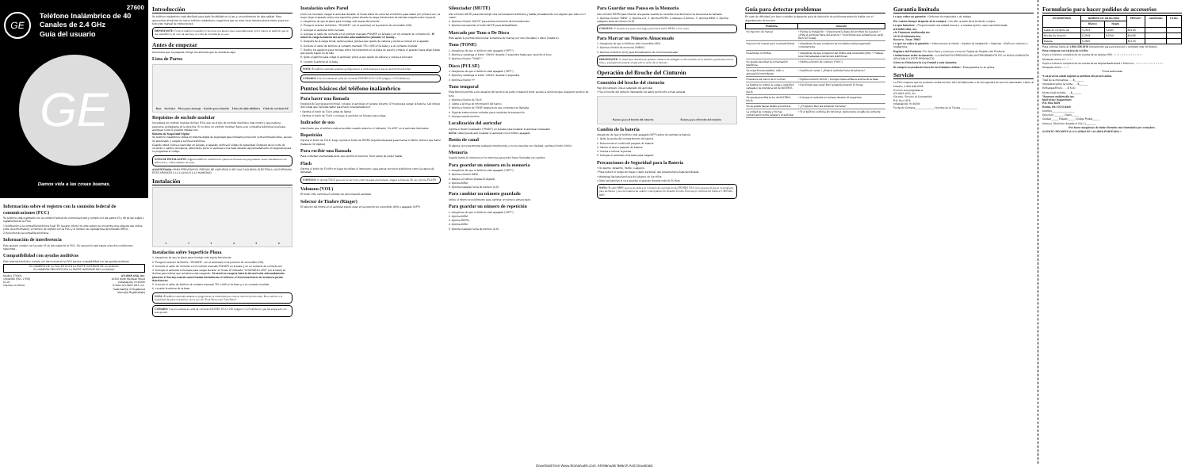27600
GE
Teléfono Inalámbrico de 40
Canales de 2.4 GHz
Guía del usuario
GE
Damos vida a las cosas buenas.
Información sobre el registro con la comisión federal de comunicaciones (FCC)
Su teléfono está registrado con la comisión federal de comunicaciones y cumple con las partes 15 y 68 de las reglas y reglamentos de la FCC.
1 Notificación a la compañía telefónica local. En la parte inferior de este equipo se encuentra una etiqueta que indica, entre otra información, el número de registro con la FCC y el número de equivalencia de timbrado (REN)...
2 Derechos de la compañía telefónica...
Información de interferencia
Este aparato cumple con la parte 15 de las reglas de la FCC. Su operación está sujeta a las dos condiciones siguientes...
Compatibilidad con ayudas auditivas
Este sistema telefónico cumple con las normas de la FCC para la compatibilidad con las ayudas auditivas.
EL NÚMERO DE LA FCC ESTÁ EN LA PARTE INFERIOR DE LA UNIDAD
EL NÚMERO REN ESTÁ EN LA PARTE INFERIOR DE LA UNIDAD
Modelo 27600A
15644590 (Rev. 2 E/S)
01-21
Impreso en China
ATLINKS USA, Inc.
10330 North Meridian Street
Indianapolis, IN 46290
© 2001 ATLINKS USA, Inc.
Trademark(s) ® Registered
Marca(s) Registrada(s)
Introducción
Su teléfono inalámbrico está diseñado para darle flexibilidad en el uso y un rendimiento de alta calidad. Para aprovechar al máximo su nuevo teléfono inalámbrico, sugerimos que se tome unos minutos ahora mismo para leer todo este manual de instrucciones.
IMPORTANTE: Como el teléfono inalámbrico funciona con electricidad, usted debe tener por lo menos un teléfono que no sea inalámbrico, en caso de que haya un corte de corriente en su casa.
Antes de empezar
Cerciórese que su paquete incluye los artículos que se muestran aquí.
Lista de Partes
Base Auricular Placa para montaje Gancho para cinturón Línea de cable telefónica Cable de corriente AC
Requisitos de enchufe modular
Necesitará un enchufe modular del tipo RJ11 que es el tipo de enchufe telefónico más común y que pudiera parecerse al diagrama de la derecha. Si no tiene un enchufe modular, llame a su compañía telefónica local para averiguar cómo le pueden instalar uno.
Sistema de Seguridad Digital
Su teléfono inalámbrico utiliza un sistema digital de seguridad para brindarle protección contra timbrado falso, acceso no autorizado, y cargos a su línea telefónica.
Cuando usted coloca el auricular en la base, el aparato verifica el código de seguridad. Después de un corte de corriente o cambio de batería, usted debe poner el auricular en la base durante aproximadamente 20 segundos para re-programar el código.
NOTA DE INSTALACIÓN: Algunos teléfonos inalámbricos operan en frecuencias que pudieran causar interferencia con televisores y videocaseteras cercanas.
ADVERTENCIA: PARA PREVENIR EL RIESGO DE UNFUEGO O DE UNA SACUDIDA ELÉCTRICA, NO EXPONGA ESTE APARATO A LA LLUVIA O A LA HUMEDAD.
Instalación
1 2 3 4 5 6
Instalación sobre Superficie Plana
1. Asegúrese de que la placa para montaje esté sujeta firmemente.
2. Ponga el selector del timbre -"RINGER"- (en el auricular) en la posición de encendido (ON).
3. Conecte el cable de corriente en el enchufe marcado POWER en la base y en un contacto de corriente AC.
4. Coloque el auricular en la base para cargar durante 12 horas. El indicador "CHARGE/IN USE" (en la base) se ilumina para indicar que la batería está cargando. Si usted no carga la batería del auricular adecuadamente (durante 12 horas) cuando usted instala inicialmente el teléfono, el funcionamiento de la batería puede deteriorarse.
5. Conecte el cable de teléfono al contacto marcado TEL LINE en la base y a un contacto modular.
6. Levante la antena de la base.
NOTA: El teléfono automáticamente se programa en la modalidad para marcar de tono (touch-tone). Para cambiar a la modalidad de pulso (rotatorio), vea la sección "Para Marcar por Tono/Pulso".
CUIDADO: Use únicamente el cable de corriente ATLINKS USA 5-2501(negro) o 5-2514(blanco) que fué empacado con este aparato.
Instalación sobre Pared
Como es necesario cargar el auricular durante 12 horas antes de conectar el teléfono para usarlo por primera vez, es mejor dejar el aparato sobre una superficie plana durante la carga inicial antes de intentar colgarlo sobre la pared.
1. Asegúrese de que la placa para montaje esté sujeta firmemente.
2. Ponga el selector del timbre -"RINGER"- (en el auricular) en la posición de encendido (ON).
3. Coloque el auricular sobre la base.
4. Coloque el cable de corriente en el enchufe marcado POWER en la base y en un contacto de corriente AC. Si usted no carga la batería del auricular adecuadamente (durante 12 horas)...
5. Después de la carga inicial, quite la placa; gírela a que quede de cabeza y vuelva a colocar en el aparato.
6. Conecte el cable de teléfono al contacto marcado TEL LINE en la base y a un contacto modular.
7. Deslice los agujeros para montaje sobre los postecitos en la placa de pared y empuje el aparato hacia abajo hasta que quede sujeto en su sitio.
8. Quite el gancho para colgar el auricular; gírelo a que quede de cabeza, y vuelva a colocarlo.
9. Levante la antena de la base.
NOTA: El teléfono automáticamente se programa en la modalidad para marcar de tono (touch-tone).
CUIDADO: Use únicamente el cable de corriente ATLINKS USA 5-2501(negro) o 5-2514(blanco).
Puntos básicos del teléfono inalámbrico
Para hacer una llamada
Después de la preparación inicial, coloque el auricular en la base durante 12 horas para cargar la batería. Las únicas dos cosas que necesita saber para hacer una llamada son:
• Oprima el botón de TALK antes de llamar.
• Oprima el botón de TALK o coloque el auricular en la base para colgar.
Indicador de uso
Usted sabe que el teléfono está encendido cuando usted ve el indicador "IN USE" en el auricular iluminarse.
Repetición
Oprima el botón de TALK, luego oprima el botón de RE/PA (repetición/pausa) para marcar el último número que llamó (hasta de 32 dígitos).
Para recibir una llamada
Para contestar una llamada tiene que oprimir el botón de TALK antes de poder hablar.
Flash
Oprima el botón de FLASH en lugar de utilizar el interruptor, para activar servicios telefónicos como la espera de llamadas.
CONSEJO: Si oprime TALK para activar servicios como la espera de llamada, colgará la llamada. En vez, oprima FLASH.
Volumen (VOL)
El botón VOL controla el volumen de la bocina del auricular.
Selector de Timbre (Ringer)
El selector del timbre en el auricular puede estar en la posición de encendido (ON) o apagado (OFF).
Silenciador (MUTE)
Use el botón MUTE para interrumpir una conversación telefónica y hablar privadamente con alguien que esté en el cuarto.
1. Oprima el botón "MUTE" para activar la función del enmudecedor.
2. Oprima nuevamente el botón MUTE para deshabilitarlo.
Marcado por Tono o De Disco
Este ajuste le permite seleccionar la manera de marcar, por tono (teclado) o disco (rotatorio).
Tono (TONE)
1. Asegúrese de que el teléfono esté apagado ("OFF").
2. Oprima y sostenga el botón "CHAN" durante 2 segundos hasta que escuche el tono.
3. Oprima el botón "TONE *"
Disco (PULSE)
1. Asegúrese de que el teléfono esté apagado ("OFF").
2. Oprima y sostenga el botón "CHAN" durante 2 segundos.
3. Oprima el botón "#"
Tono temporal
Esta función permite a los usuarios del servicio de pulso (rotatorio) tener acceso a servicios que requieren servicio de tono.
1. Oprima el botón de TALK.
2. Llama a la línea de información del banco.
3. Oprima el botón de TONE después de que contesten su llamada.
4. Siga las instrucciones verbales para completar la transacción.
5. Cuelga cuando termine.
Localización del auricular
Oprima el botón localizador ("PAGE") en la base para localizar el auricular extraviado.
NOTA: Usted puede aún localizar el auricular con el timbre apagado.
Botón de canal
Si alguna vez experimenta cualquier interferencia o no se escucha con claridad, oprima el botón CHAN.
Memoria
Guarde hasta 10 números en la memoria para poder hacer llamadas con rapidez.
Para guardar un número en la memoria
1. Asegúrese de que el teléfono esté apagado ("OFF").
2. Oprima el botón MEM.
3. Marque el número (hasta 20 dígitos).
4. Oprima MEM.
5. Oprima cualquier tecla de número (0-9).
Para cambiar un número guardado
Utilice el mismo procedimiento para cambiar un número almacenado.
Para guardar un número de repetición
1. Asegúrese de que el teléfono esté apagado ("OFF").
2. Oprima MEM.
3. Oprima RE/PA.
4. Oprima MEM.
5. Oprima cualquier tecla de número (0-9).
Para Guardar una Pausa en la Memoria
Use el botón RE/PA para insertar una pausa cuando se necesite una demora en la secuencia de llamado.
1. Oprima el botón "MEM". 2. Oprima el 9. 3. Oprima RE/PA. 4. Marque el número. 5. Oprima MEM. 6. Oprima cualquier tecla de número (0-9).
CONSEJO: Si necesita una pausa más larga, presione el botón RE/PA varias veces.
Para Marcar un Número Almacenado
1. Asegúrese de que el teléfono esté encendido (ON).
2. Oprima el botón de memoria ("MEM").
3. Oprima el número (0-9) para la localización de memoria deseada.
IMPORTANTE: Si usted hace llamadas de prueba a números de emergencia almacenados en la memoria, permanezca en la línea y explique brevemente al operador la razón de su llamada.
Operación del Broche del Cinturón
Conexión del broche del cinturón
Hay dos ranuras, una a cada lado del auricular.
• Fije el broche del cinturón insertando los lados del broche en las ranuras.
Ranura para el broche del cinturón Ranura para el broche del cinturón
Cambio de la batería
Asegúrese de que el teléfono esté apagado (OFF) antes de cambiar la batería.
1. Quite la puerta del compartimento de batería.
2. Desconecte el cordón del paquete de batería.
3. Inserte el nuevo paquete de batería.
4. Vuelva a colocar la puerta.
5. Coloque el auricular en la base para cargarlo.
Precauciones de Seguridad para la Batería
• No queme, desarme, mutile, o agujere.
• Para reducir el riesgo de fuego o daño personal, use únicamente la batería indicada.
• Mantenga las baterías fuera del alcance de los niños.
• Quite las baterías si va a guardar el aparato durante más de 30 días.
NOTA: El sello RBRC que se encuentra en la batería de su producto de ATLINKS USA indica que participa en un programa para recolectar y reciclar baterías de cadmio o de níquel en los Estados Unidos. Para mayor información llame al 1-800-822-8837.
Guía para detectar problemas
En caso de dificultad, por favor consulte la siguiente guía de detección de problemas antes de hablar con el departamento de servicio.
| Problema | Solución |
| --- | --- |
| No hay tono de marcar | • Revise la instalación. • Desconecte la base del enchufe de la pared. • ¿Está el auricular fuera del alcance? • Cerciórese que la batería se cargó bien (12 horas). |
| Hay tono de marcar pero no puede llamar | • Asegúrese de que el selector de tono/pulso está programado correctamente. |
| El auricular no timbra | • Asegúrese de que el selector del timbre esté encendido (ON). • Pudiera tener demasiadas extensiones telefónicas. |
| No puede escuchar la conversación telefónica | • Oprima el botón de volumen ("VOL"). |
| Se experimenta estática, ruido o atenuación intermitente | • Cambie de canal. • ¿Está el auricular fuera del alcance? |
| El alcance es menor de lo normal | • Oprima el botón CHAN. • Coloque hacia arriba la antena de la base. |
| La batería no retiene la carga o está bien cargada y se prende la luz de BATERÍA BAJA | • Cerciórese que cargó bien la batería durante 12 horas. |
| Se queda prendida la luz de BATERÍA BAJA | • Coloque el auricular en la base durante 10 segundos. |
| No se puede llamar desde la memoria | • ¿Programó bien las teclas de memoria? |
| La unidad se congela y No hay comunicación entre la base y el auricular | • Si el teléfono continúa sin funcionar, desconecte el cable de corriente. |
Garantía limitada
Lo que cubre su garantía: • Defectos de materiales o de trabajo.
Por cuánto tiempo después de la compra: • Un año, a partir de la fecha de compra.
Lo que haremos: • Proporcionarle una unidad nueva o, a nuestra opción, una reacondicionada.
ATLINKS USA, Inc.
c/o Thomson multimedia Inc.
11721 B Alameda Ave.
Socorro, Texas 79927
Lo que no cubre la garantía: • Instrucciones al cliente. • Ajustes de instalación. • Baterías. • Daño por mal uso o negligencia.
Registro del Producto: Por favor llene y envíe por correo la Tarjeta de Registro del Producto.
Limitaciones sobre la Garantía: • LA GARANTÍA ESPECIFICADA ANTERIORMENTE ES LA ÚNICA GARANTÍA APLICABLE A ESTE PRODUCTO.
Cómo se Relaciona la Ley Estatal a esta Garantía:
Si compró su producto fuera de los Estados Unidos: • Esta garantía no se aplica.
Servicio
La FCC requiere que su producto reciba servicio sólo del fabricante o de sus agentes de servicio autorizado. Llame al Usuario, 1-800-448-0329.
O envíe sus preguntas a:
ATLINKS USA, Inc.
Gerente, Servicio al Consumidor
P.O. Box 1976
Indianápolis, IN 46206
Fecha de Compra_____________ Nombre de la Tienda ___________
Formulario para hacer pedidos de accesorios
| DESCRIPCION | NUMERO DE CATALOGO | | PRECIO* | CANTIDAD | TOTAL |
| --- | --- | --- | --- | --- | --- |
| | Blanco | Negro | | | |
| Cable de corriente AC | 5-2514 | 5-2501 | $19.95 | | |
| Broche de cinturón | 5-2518 | 5-2519 | $10.85 | | |
| Batería | 5-2505 | | $21.35 | | |
Para ordenar, llame al 1-800-338-0376 (únicamente para accesorios) o complete este formulario.
Para compras con tarjeta de crédito
Copie el número completo de su cuenta de su tarjeta VISA. □□□□ □□□□ □□□□ □□□□
Mi tarjeta vence el: □□□□
Copie el número completo de su cuenta de su tarjeta MasterCard o Discover. □□□□ □□□□ □□□□ □□□□
Mi tarjeta vence: □□□□
Firma autorizada
*Los precios están sujetos a cambios sin previo aviso.
Total de la mercancía.......$______
Impuestos sobre la venta.......$______
Embarque/Envío.......$ 5.00
Monto total incluido.......$______
Thomson multimedia Inc.
Mail Order Department
P.O. Box 8419
Ronks, PA 17573-8419
Nombre_______________
Dirección_______ Depto.____
Ciudad_____ Estado_____ Código Postal_____
Número Telefónico durante el Día ( )_______
Por favor asegúrese de haber llenado este formulario por completo.
CLIENTE: RECORTE A LO LARGO DE LA LINEA PUNTEADA ✂
Download from Www.Somanuals.com. All Manuals Search And Download.